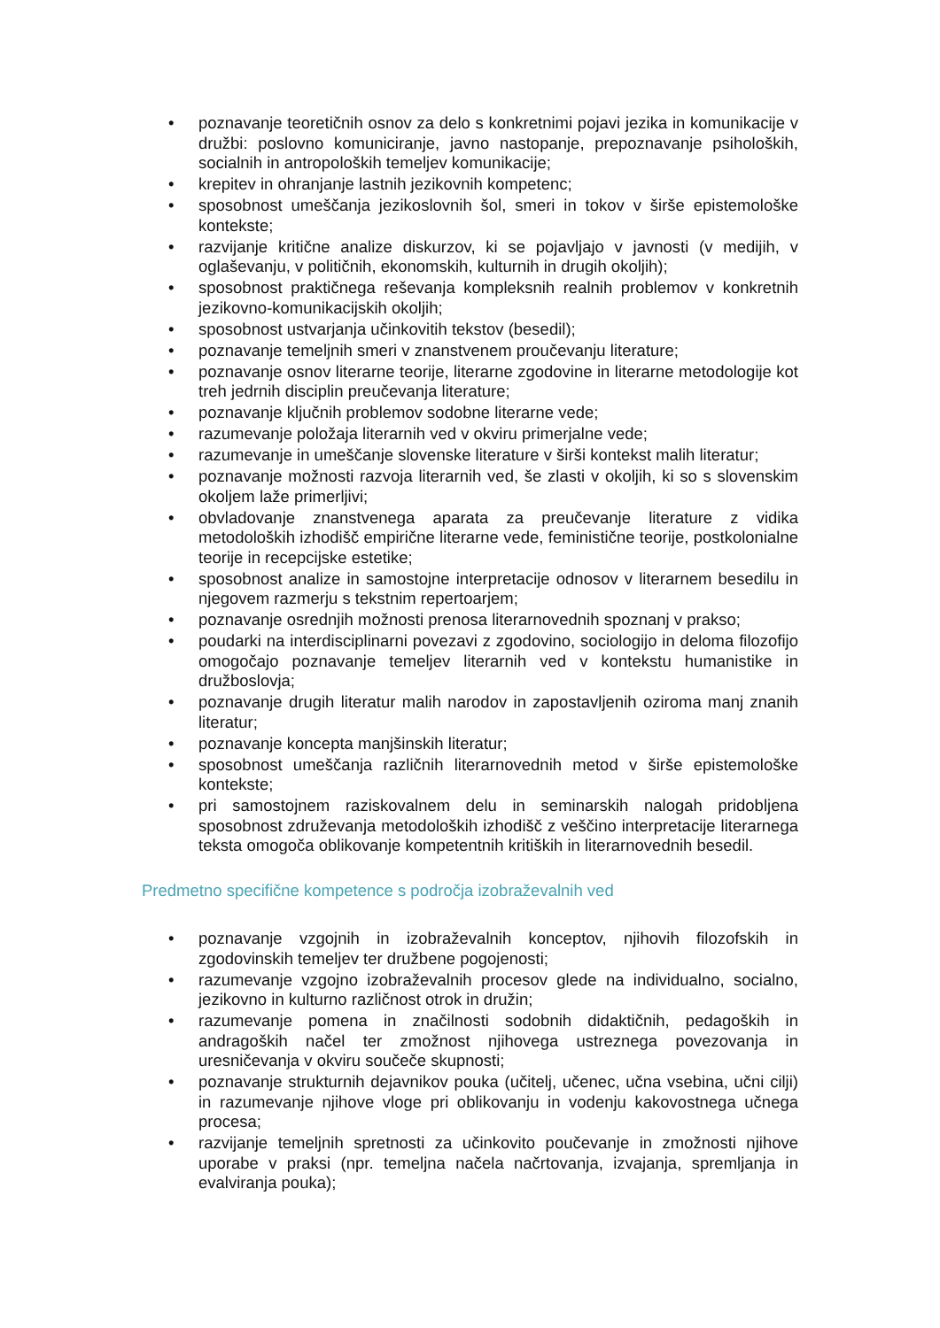• poznavanje teoretičnih osnov za delo s konkretnimi pojavi jezika in komunikacije v družbi: poslovno komuniciranje, javno nastopanje, prepoznavanje psiholoških, socialnih in antropoloških temeljev komunikacije;
• krepitev in ohranjanje lastnih jezikovnih kompetenc;
• sposobnost umeščanja jezikoslovnih šol, smeri in tokov v širše epistemološke kontekste;
• razvijanje kritične analize diskurzov, ki se pojavljajo v javnosti (v medijih, v oglaševanju, v političnih, ekonomskih, kulturnih in drugih okoljih);
• sposobnost praktičnega reševanja kompleksnih realnih problemov v konkretnih jezikovno-komunikacijskih okoljih;
• sposobnost ustvarjanja učinkovitih tekstov (besedil);
• poznavanje temeljnih smeri v znanstvenem proučevanju literature;
• poznavanje osnov literarne teorije, literarne zgodovine in literarne metodologije kot treh jedrnih disciplin preučevanja literature;
• poznavanje ključnih problemov sodobne literarne vede;
• razumevanje položaja literarnih ved v okviru primerjalne vede;
• razumevanje in umeščanje slovenske literature v širši kontekst malih literatur;
• poznavanje možnosti razvoja literarnih ved, še zlasti v okoljih, ki so s slovenskim okoljem laže primerljivi;
• obvladovanje znanstvenega aparata za preučevanje literature z vidika metodoloških izhodišč empirične literarne vede, feministične teorije, postkolonialne teorije in recepcijske estetike;
• sposobnost analize in samostojne interpretacije odnosov v literarnem besedilu in njegovem razmerju s tekstnim repertoarjem;
• poznavanje osrednjih možnosti prenosa literarnovednih spoznanj v prakso;
• poudarki na interdisciplinarni povezavi z zgodovino, sociologijo in deloma filozofijo omogočajo poznavanje temeljev literarnih ved v kontekstu humanistike in družboslovja;
• poznavanje drugih literatur malih narodov in zapostavljenih oziroma manj znanih literatur;
• poznavanje koncepta manjšinskih literatur;
• sposobnost umeščanja različnih literarnovednih metod v širše epistemološke kontekste;
• pri samostojnem raziskovalnem delu in seminarskih nalogah pridobljena sposobnost združevanja metodoloških izhodišč z veščino interpretacije literarnega teksta omogoča oblikovanje kompetentnih kritiških in literarnovednih besedil.
Predmetno specifične kompetence s področja izobraževalnih ved
• poznavanje vzgojnih in izobraževalnih konceptov, njihovih filozofskih in zgodovinskih temeljev ter družbene pogojenosti;
• razumevanje vzgojno izobraževalnih procesov glede na individualno, socialno, jezikovno in kulturno različnost otrok in družin;
• razumevanje pomena in značilnosti sodobnih didaktičnih, pedagoških in andragoških načel ter zmožnost njihovega ustreznega povezovanja in uresničevanja v okviru součeče skupnosti;
• poznavanje strukturnih dejavnikov pouka (učitelj, učenec, učna vsebina, učni cilji) in razumevanje njihove vloge pri oblikovanju in vodenju kakovostnega učnega procesa;
• razvijanje temeljnih spretnosti za učinkovito poučevanje in zmožnosti njihove uporabe v praksi (npr. temeljna načela načrtovanja, izvajanja, spremljanja in evalviranja pouka);